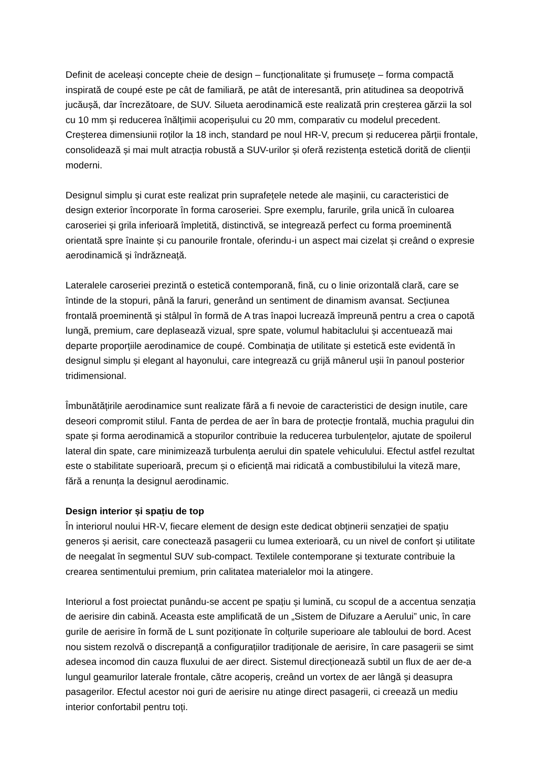Definit de aceleași concepte cheie de design – funcționalitate și frumusețe – forma compactă inspirată de coupé este pe cât de familiară, pe atât de interesantă, prin atitudinea sa deopotrivă jucăușă, dar încrezătoare, de SUV. Silueta aerodinamică este realizată prin creșterea gărzii la sol cu 10 mm și reducerea înălțimii acoperișului cu 20 mm, comparativ cu modelul precedent. Creșterea dimensiunii roților la 18 inch, standard pe noul HR-V, precum și reducerea părții frontale, consolidează și mai mult atracția robustă a SUV-urilor și oferă rezistența estetică dorită de clienții moderni.
Designul simplu și curat este realizat prin suprafețele netede ale mașinii, cu caracteristici de design exterior încorporate în forma caroseriei. Spre exemplu, farurile, grila unică în culoarea caroseriei și grila inferioară împletită, distinctivă, se integrează perfect cu forma proeminentă orientată spre înainte și cu panourile frontale, oferindu-i un aspect mai cizelat și creând o expresie aerodinamică și îndrăzneață.
Lateralele caroseriei prezintă o estetică contemporană, fină, cu o linie orizontală clară, care se întinde de la stopuri, până la faruri, generând un sentiment de dinamism avansat. Secțiunea frontală proeminentă și stâlpul în formă de A tras înapoi lucrează împreună pentru a crea o capotă lungă, premium, care deplasează vizual, spre spate, volumul habitaclului și accentuează mai departe proporțiile aerodinamice de coupé. Combinația de utilitate și estetică este evidentă în designul simplu și elegant al hayonului, care integrează cu grijă mânerul ușii în panoul posterior tridimensional.
Îmbunătățirile aerodinamice sunt realizate fără a fi nevoie de caracteristici de design inutile, care deseori compromit stilul. Fanta de perdea de aer în bara de protecție frontală, muchia pragului din spate și forma aerodinamică a stopurilor contribuie la reducerea turbulențelor, ajutate de spoilerul lateral din spate, care minimizează turbulența aerului din spatele vehiculului. Efectul astfel rezultat este o stabilitate superioară, precum și o eficiență mai ridicată a combustibilului la viteză mare, fără a renunța la designul aerodinamic.
Design interior și spațiu de top
În interiorul noului HR-V, fiecare element de design este dedicat obținerii senzației de spațiu generos și aerisit, care conectează pasagerii cu lumea exterioară, cu un nivel de confort și utilitate de neegalat în segmentul SUV sub-compact. Textilele contemporane și texturate contribuie la crearea sentimentului premium, prin calitatea materialelor moi la atingere.
Interiorul a fost proiectat punându-se accent pe spațiu și lumină, cu scopul de a accentua senzația de aerisire din cabină. Aceasta este amplificată de un „Sistem de Difuzare a Aerului” unic, în care gurile de aerisire în formă de L sunt poziționate în colțurile superioare ale tabloului de bord. Acest nou sistem rezolvă o discrepanță a configurațiilor tradiționale de aerisire, în care pasagerii se simt adesea incomod din cauza fluxului de aer direct. Sistemul direcționează subtil un flux de aer de-a lungul geamurilor laterale frontale, către acoperiș, creând un vortex de aer lângă și deasupra pasagerilor. Efectul acestor noi guri de aerisire nu atinge direct pasagerii, ci creează un mediu interior confortabil pentru toți.